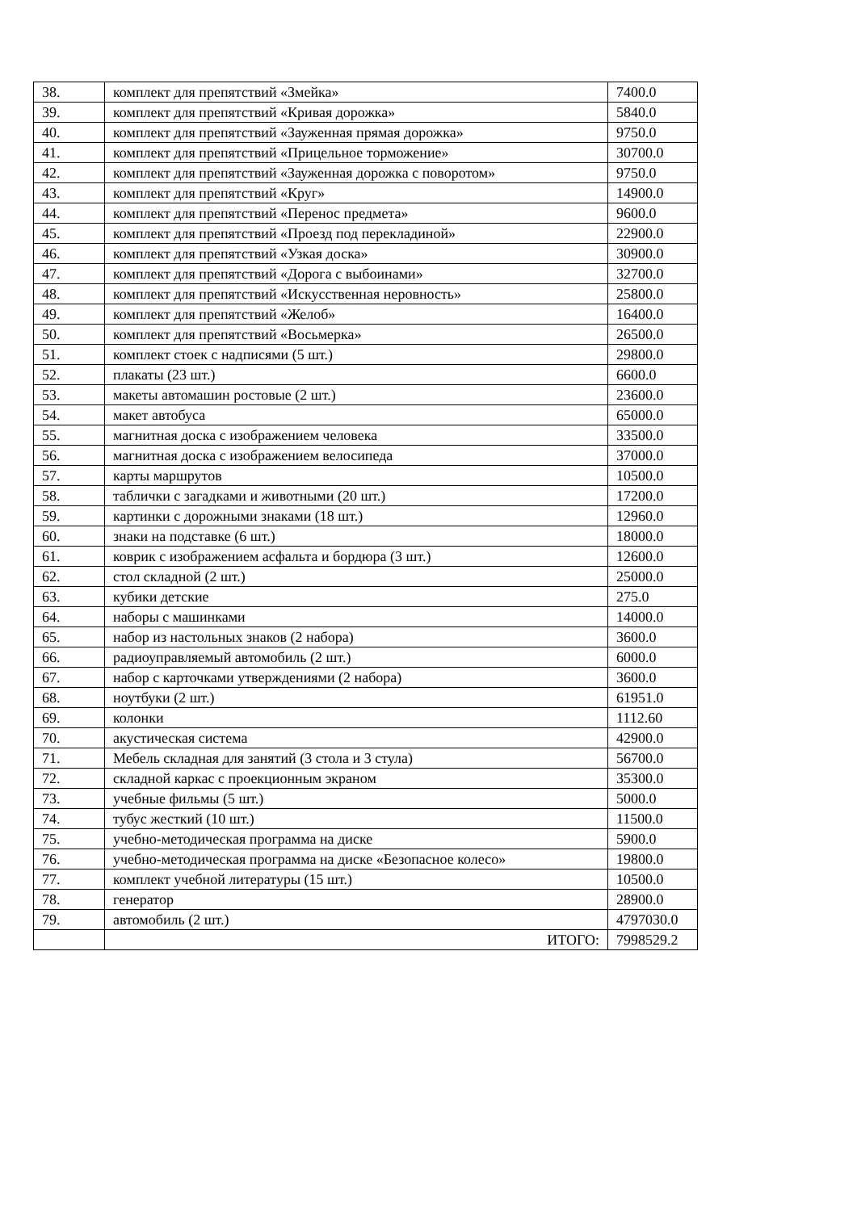| 38. | комплект для препятствий «Змейка» | 7400.0 |
| 39. | комплект для препятствий «Кривая дорожка» | 5840.0 |
| 40. | комплект для препятствий «Зауженная прямая дорожка» | 9750.0 |
| 41. | комплект для препятствий «Прицельное торможение» | 30700.0 |
| 42. | комплект для препятствий «Зауженная дорожка с поворотом» | 9750.0 |
| 43. | комплект для препятствий «Круг» | 14900.0 |
| 44. | комплект для препятствий «Перенос предмета» | 9600.0 |
| 45. | комплект для препятствий «Проезд под перекладиной» | 22900.0 |
| 46. | комплект для препятствий «Узкая доска» | 30900.0 |
| 47. | комплект для препятствий «Дорога с выбоинами» | 32700.0 |
| 48. | комплект для препятствий «Искусственная неровность» | 25800.0 |
| 49. | комплект для препятствий «Желоб» | 16400.0 |
| 50. | комплект для препятствий «Восьмерка» | 26500.0 |
| 51. | комплект стоек с надписями (5 шт.) | 29800.0 |
| 52. | плакаты (23 шт.) | 6600.0 |
| 53. | макеты автомашин ростовые (2 шт.) | 23600.0 |
| 54. | макет автобуса | 65000.0 |
| 55. | магнитная доска с изображением человека | 33500.0 |
| 56. | магнитная доска с изображением велосипеда | 37000.0 |
| 57. | карты маршрутов | 10500.0 |
| 58. | таблички с загадками и животными (20 шт.) | 17200.0 |
| 59. | картинки с дорожными знаками (18 шт.) | 12960.0 |
| 60. | знаки на подставке (6 шт.) | 18000.0 |
| 61. | коврик с изображением асфальта и бордюра (3 шт.) | 12600.0 |
| 62. | стол складной (2 шт.) | 25000.0 |
| 63. | кубики детские | 275.0 |
| 64. | наборы с машинками | 14000.0 |
| 65. | набор из настольных знаков (2 набора) | 3600.0 |
| 66. | радиоуправляемый автомобиль (2 шт.) | 6000.0 |
| 67. | набор с карточками утверждениями (2 набора) | 3600.0 |
| 68. | ноутбуки (2 шт.) | 61951.0 |
| 69. | колонки | 1112.60 |
| 70. | акустическая система | 42900.0 |
| 71. | Мебель складная для занятий (3 стола и 3 стула) | 56700.0 |
| 72. | складной каркас с проекционным экраном | 35300.0 |
| 73. | учебные фильмы (5 шт.) | 5000.0 |
| 74. | тубус жесткий (10 шт.) | 11500.0 |
| 75. | учебно-методическая программа на диске | 5900.0 |
| 76. | учебно-методическая программа на диске «Безопасное колесо» | 19800.0 |
| 77. | комплект учебной литературы (15 шт.) | 10500.0 |
| 78. | генератор | 28900.0 |
| 79. | автомобиль (2 шт.) | 4797030.0 |
| | ИТОГО: | 7998529.2 |